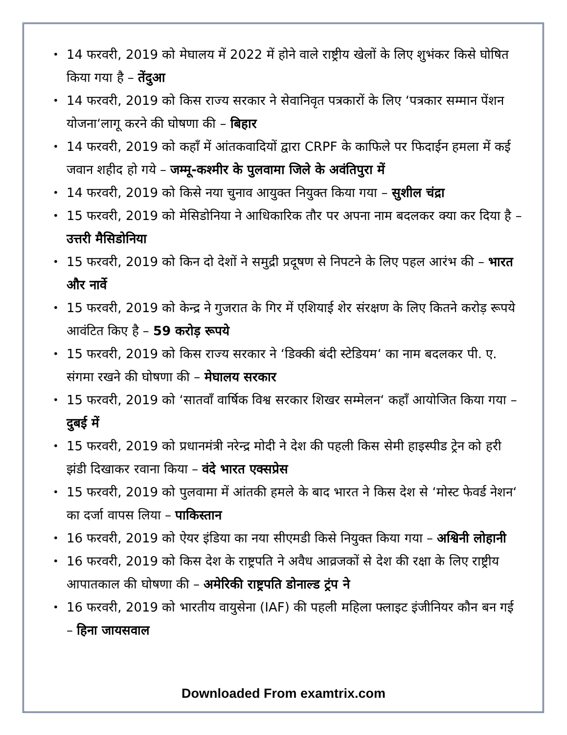• 14 फरवरी, 2019 को मेघालय में 2022 में होने वाले राष्ट्रीय खेलों के लिए शुभंकर किसे घोषित किया गया है – तेंदुआ
• 14 फरवरी, 2019 को किस राज्य सरकार ने सेवानिवृत पत्रकारों के लिए ‘पत्रकार सम्मान पेंशन योजना‘लागू करने की घोषणा की – बिहार
• 14 फरवरी, 2019 को कहाँ में आंतकवादियों द्वारा CRPF के काफिले पर फिदाईन हमला में कई जवान शहीद हो गये – जम्मू-कश्मीर के पुलवामा जिले के अवंतिपुरा में
• 14 फरवरी, 2019 को किसे नया चुनाव आयुक्त नियुक्त किया गया – सुशील चंद्रा
• 15 फरवरी, 2019 को मेसिडोनिया ने आधिकारिक तौर पर अपना नाम बदलकर क्या कर दिया है – उत्तरी मैसिडोनिया
• 15 फरवरी, 2019 को किन दो देशों ने समुद्री प्रदूषण से निपटने के लिए पहल आरंभ की – भारत और नार्वे
• 15 फरवरी, 2019 को केन्द्र ने गुजरात के गिर में एशियाई शेर संरक्षण के लिए कितने करोड़ रूपये आवंटित किए है – 59 करोड़ रूपये
• 15 फरवरी, 2019 को किस राज्य सरकार ने ‘डिक्की बंदी स्टेडियम‘ का नाम बदलकर पी. ए. संगमा रखने की घोषणा की – मेघालय सरकार
• 15 फरवरी, 2019 को ‘सातवाँ वार्षिक विश्व सरकार शिखर सम्मेलन‘ कहाँ आयोजित किया गया – दुबई में
• 15 फरवरी, 2019 को प्रधानमंत्री नरेन्द्र मोदी ने देश की पहली किस सेमी हाइस्पीड ट्रेन को हरी झंडी दिखाकर रवाना किया – वंदे भारत एक्सप्रेस
• 15 फरवरी, 2019 को पुलवामा में आंतकी हमले के बाद भारत ने किस देश से ‘मोस्ट फेवर्ड नेशन‘ का दर्जा वापस लिया – पाकिस्तान
• 16 फरवरी, 2019 को ऐयर इंडिया का नया सीएमडी किसे नियुक्त किया गया – अश्विनी लोहानी
• 16 फरवरी, 2019 को किस देश के राष्ट्रपति ने अवैध आव्रजकों से देश की रक्षा के लिए राष्ट्रीय आपातकाल की घोषणा की – अमेरिकी राष्ट्रपति डोनाल्ड ट्रंप ने
• 16 फरवरी, 2019 को भारतीय वायुसेना (IAF) की पहली महिला फ्लाइट इंजीनियर कौन बन गई – हिना जायसवाल
Downloaded From examtrix.com